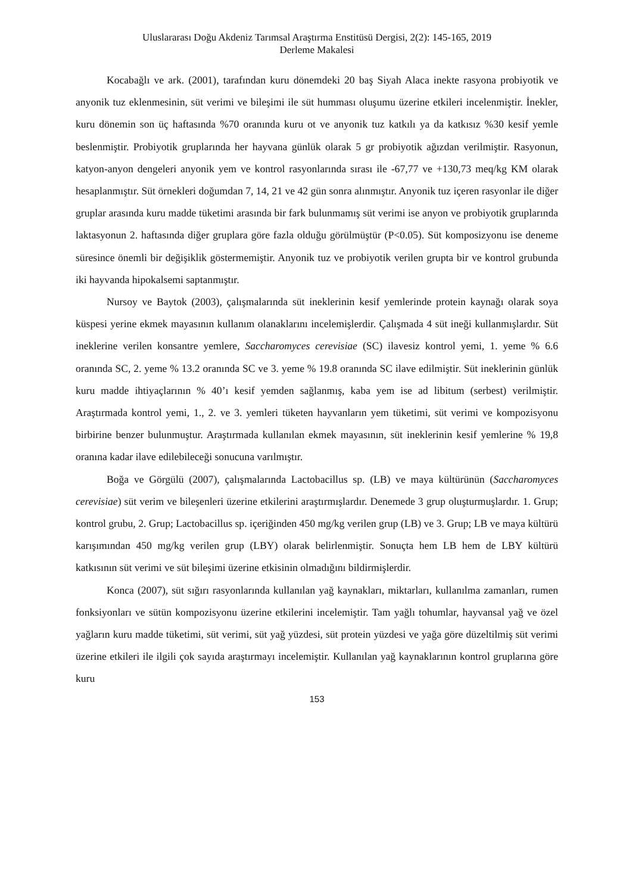Uluslararası Doğu Akdeniz Tarımsal Araştırma Enstitüsü Dergisi, 2(2): 145-165, 2019
Derleme Makalesi
Kocabağlı ve ark. (2001), tarafından kuru dönemdeki 20 baş Siyah Alaca inekte rasyona probiyotik ve anyonik tuz eklenmesinin, süt verimi ve bileşimi ile süt humması oluşumu üzerine etkileri incelenmiştir. İnekler, kuru dönemin son üç haftasında %70 oranında kuru ot ve anyonik tuz katkılı ya da katkısız %30 kesif yemle beslenmiştir. Probiyotik gruplarında her hayvana günlük olarak 5 gr probiyotik ağızdan verilmiştir. Rasyonun, katyon-anyon dengeleri anyonik yem ve kontrol rasyonlarında sırası ile -67,77 ve +130,73 meq/kg KM olarak hesaplanmıştır. Süt örnekleri doğumdan 7, 14, 21 ve 42 gün sonra alınmıştır. Anyonik tuz içeren rasyonlar ile diğer gruplar arasında kuru madde tüketimi arasında bir fark bulunmamış süt verimi ise anyon ve probiyotik gruplarında laktasyonun 2. haftasında diğer gruplara göre fazla olduğu görülmüştür (P<0.05). Süt komposizyonu ise deneme süresince önemli bir değişiklik göstermemiştir. Anyonik tuz ve probiyotik verilen grupta bir ve kontrol grubunda iki hayvanda hipokalsemi saptanmıştır.
Nursoy ve Baytok (2003), çalışmalarında süt ineklerinin kesif yemlerinde protein kaynağı olarak soya küspesi yerine ekmek mayasının kullanım olanaklarını incelemişlerdir. Çalışmada 4 süt ineği kullanmışlardır. Süt ineklerine verilen konsantre yemlere, Saccharomyces cerevisiae (SC) ilavesiz kontrol yemi, 1. yeme % 6.6 oranında SC, 2. yeme % 13.2 oranında SC ve 3. yeme % 19.8 oranında SC ilave edilmiştir. Süt ineklerinin günlük kuru madde ihtiyaçlarının % 40’ı kesif yemden sağlanmış, kaba yem ise ad libitum (serbest) verilmiştir. Araştırmada kontrol yemi, 1., 2. ve 3. yemleri tüketen hayvanların yem tüketimi, süt verimi ve kompozisyonu birbirine benzer bulunmuştur. Araştırmada kullanılan ekmek mayasının, süt ineklerinin kesif yemlerine % 19,8 oranına kadar ilave edilebileceği sonucuna varılmıştır.
Boğa ve Görgülü (2007), çalışmalarında Lactobacillus sp. (LB) ve maya kültürünün (Saccharomyces cerevisiae) süt verim ve bileşenleri üzerine etkilerini araştırmışlardır. Denemede 3 grup oluşturmuşlardır. 1. Grup; kontrol grubu, 2. Grup; Lactobacillus sp. içeriğinden 450 mg/kg verilen grup (LB) ve 3. Grup; LB ve maya kültürü karışımından 450 mg/kg verilen grup (LBY) olarak belirlenmiştir. Sonuçta hem LB hem de LBY kültürü katkısının süt verimi ve süt bileşimi üzerine etkisinin olmadığını bildirmişlerdir.
Konca (2007), süt sığırı rasyonlarında kullanılan yağ kaynakları, miktarları, kullanılma zamanları, rumen fonksiyonları ve sütün kompozisyonu üzerine etkilerini incelemiştir. Tam yağlı tohumlar, hayvansal yağ ve özel yağların kuru madde tüketimi, süt verimi, süt yağ yüzdesi, süt protein yüzdesi ve yağa göre düzeltilmiş süt verimi üzerine etkileri ile ilgili çok sayıda araştırmayı incelemiştir. Kullanılan yağ kaynaklarının kontrol gruplarına göre kuru
153